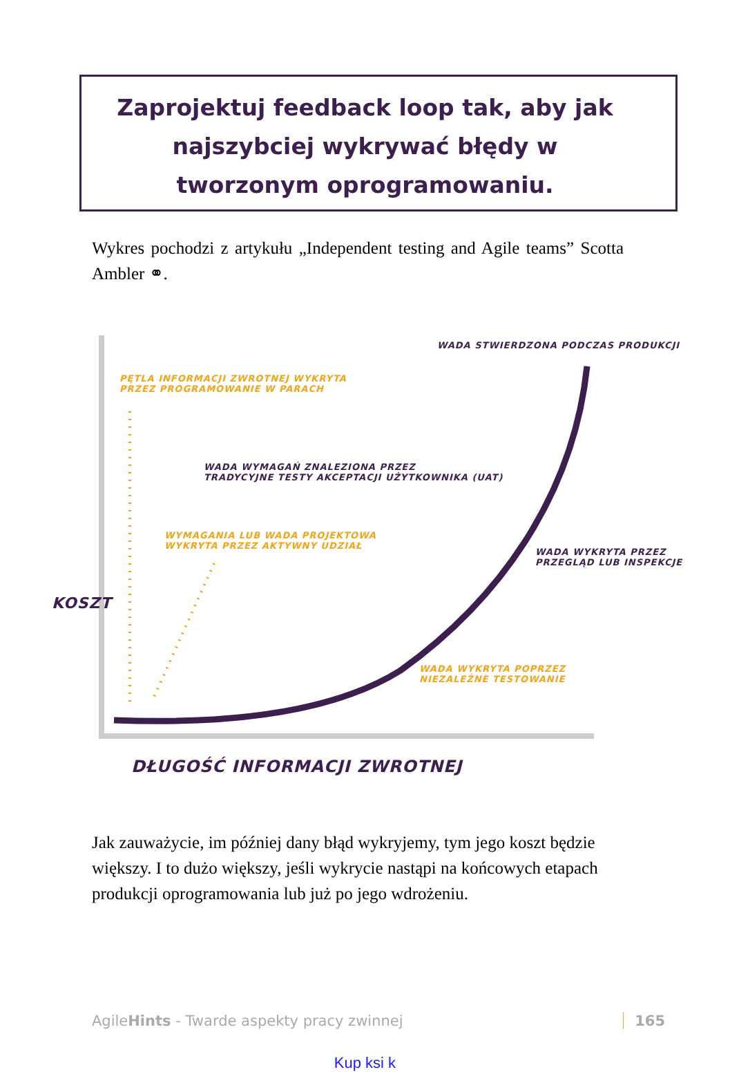Zaprojektuj feedback loop tak, aby jak najszybciej wykrywać błędy w tworzonym oprogramowaniu.
Wykres pochodzi z artykułu „Independent testing and Agile teams” Scotta Ambler ⚭.
WADA STWIERDZONA PODCZAS PRODUKCJI
PĘTLA INFORMACJI ZWROTNEJ WYKRYTA
PRZEZ PROGRAMOWANIE W PARACH
WADA WYMAGAŃ ZNALEZIONA PRZEZ
TRADYCYJNE TESTY AKCEPTACJI UŻYTKOWNIKA (UAT)
WYMAGANIA LUB WADA PROJEKTOWA
WYKRYTA PRZEZ AKTYWNY UDZIAŁ
WADA WYKRYTA PRZEZ
PRZEGLĄD LUB INSPEKCJE
WADA WYKRYTA POPRZEZ
NIEZALEŻNE TESTOWANIE
KOSZT
DŁUGOŚĆ INFORMACJI ZWROTNEJ
Jak zauważycie, im później dany błąd wykryjemy, tym jego koszt będzie większy. I to dużo większy, jeśli wykrycie nastąpi na końcowych etapach produkcji oprogramowania lub już po jego wdrożeniu.
AgileHints - Twarde aspekty pracy zwinnej 165
Kup ksi k